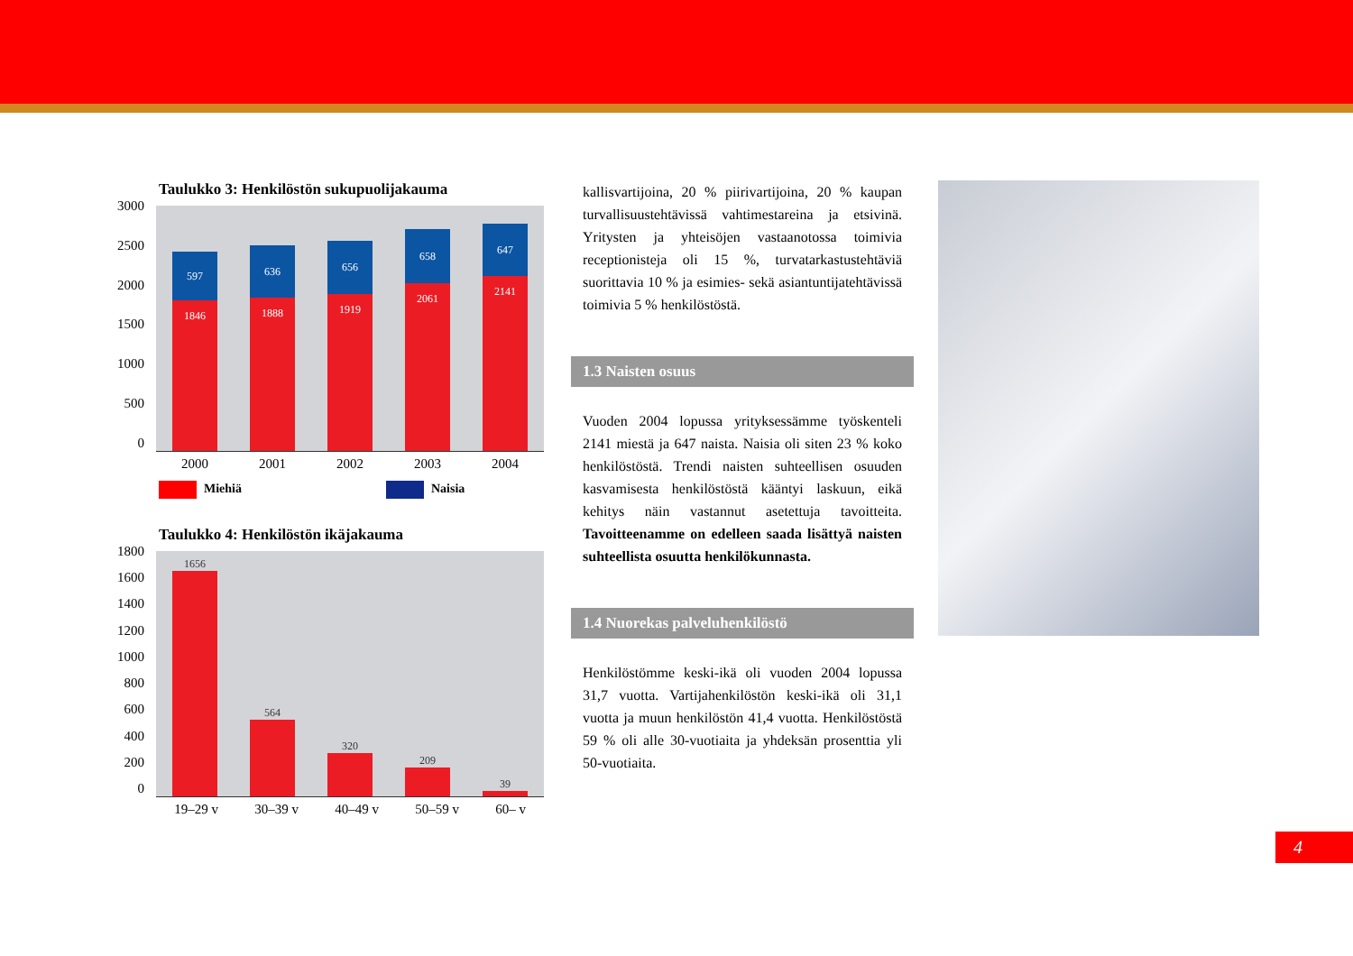Taulukko 3: Henkilöstön sukupuolijakauma
3000
2500
2000
1500
1000
500
0
597
1846
636
1888
656
1919
658
2061
647
2141
2000 2001 2002 2003 2004
Miehiä Naisia
Taulukko 4: Henkilöstön ikäjakauma
1800
1600
1400
1200
1000
800
600
400
200
0
1656
564
320
209
39
19–29 v 30–39 v 40–49 v 50–59 v 60– v
kallisvartijoina, 20 % piirivartijoina, 20 % kaupan turvallisuustehtävissä vahtimestareina ja etsivinä. Yritysten ja yhteisöjen vastaanotossa toimivia receptionisteja oli 15 %, turvatarkastustehtäviä suorittavia 10 % ja esimies- sekä asiantuntijatehtävissä toimivia 5 % henkilöstöstä.
1.3 Naisten osuus
Vuoden 2004 lopussa yrityksessämme työskenteli 2141 miestä ja 647 naista. Naisia oli siten 23 % koko henkilöstöstä. Trendi naisten suhteellisen osuuden kasvamisesta henkilöstöstä kääntyi laskuun, eikä kehitys näin vastannut asetettuja tavoitteita. Tavoitteenamme on edelleen saada lisättyä naisten suhteellista osuutta henkilökunnasta.
1.4 Nuorekas palveluhenkilöstö
Henkilöstömme keski-ikä oli vuoden 2004 lopussa 31,7 vuotta. Vartijahenkilöstön keski-ikä oli 31,1 vuotta ja muun henkilöstön 41,4 vuotta. Henkilöstöstä 59 % oli alle 30-vuotiaita ja yhdeksän prosenttia yli 50-vuotiaita.
4